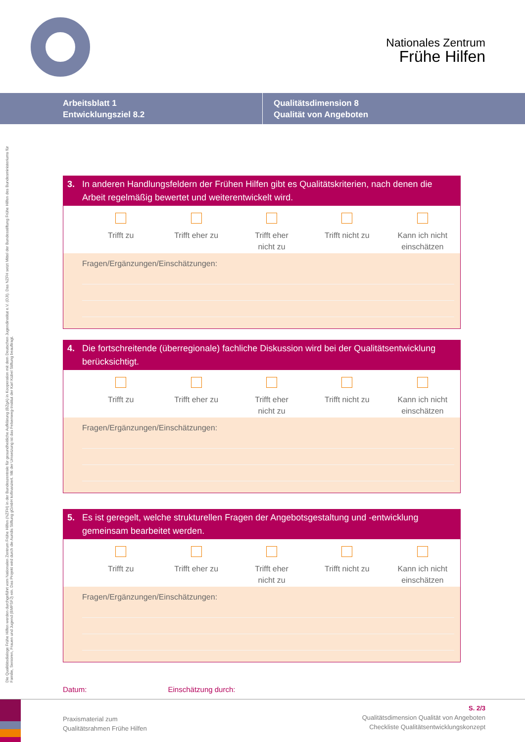Nationales Zentrum
Frühe Hilfen
Arbeitsblatt 1
Entwicklungsziel 8.2
Qualitätsdimension 8
Qualität von Angeboten
Die Qualitätsdialoge Frühe Hilfen werden durchgeführt vom Nationalen Zentrum Frühe Hilfen (NZFH) in der Bundeszentrale für gesundheitliche Aufklärung (BZgA) in Kooperation mit dem Deutschen Jugendinstitut e.V. (DJI). Das NZFH setzt Mittel der Bundesstiftung Frühe Hilfen des Bundesministeriums für Familie, Senioren, Frauen und Jugend (BMFSFJ) ein. Das Projekt wird durch die Auridis Stiftung gGmbH kofinanziert. Mit der Umsetzung ist das Felsenweg-Institut der Karl Kübel Stiftung beauftragt.
3. In anderen Handlungsfeldern der Frühen Hilfen gibt es Qualitätskriterien, nach denen die Arbeit regelmäßig bewertet und weiterentwickelt wird.
Trifft zu Trifft eher zu Trifft eher
nicht zu
Trifft nicht zu Kann ich nicht
einschätzen
Fragen/Ergänzungen/Einschätzungen:
4. Die fortschreitende (überregionale) fachliche Diskussion wird bei der Qualitätsentwicklung berücksichtigt.
Trifft zu Trifft eher zu Trifft eher
nicht zu
Trifft nicht zu Kann ich nicht
einschätzen
Fragen/Ergänzungen/Einschätzungen:
5. Es ist geregelt, welche strukturellen Fragen der Angebotsgestaltung und -entwicklung gemeinsam bearbeitet werden.
Trifft zu Trifft eher zu Trifft eher
nicht zu
Trifft nicht zu Kann ich nicht
einschätzen
Fragen/Ergänzungen/Einschätzungen:
Datum: Einschätzung durch:
Praxismaterial zum
Qualitätsrahmen Frühe Hilfen
S. 2/3
Qualitätsdimension Qualität von Angeboten
Checkliste Qualitätsentwicklungskonzept